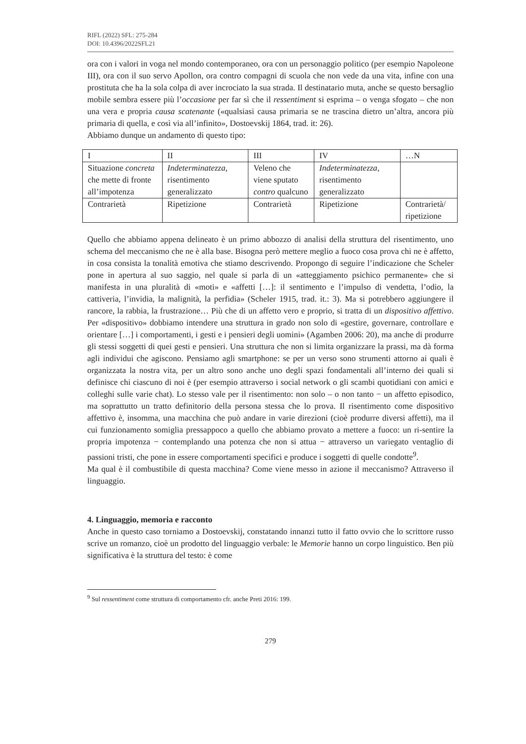RIFL (2022) SFL: 275-284
DOI: 10.4396/2022SFL21
ora con i valori in voga nel mondo contemporaneo, ora con un personaggio politico (per esempio Napoleone III), ora con il suo servo Apollon, ora contro compagni di scuola che non vede da una vita, infine con una prostituta che ha la sola colpa di aver incrociato la sua strada. Il destinatario muta, anche se questo bersaglio mobile sembra essere più l’occasione per far sì che il ressentiment si esprima – o venga sfogato – che non una vera e propria causa scatenante («qualsiasi causa primaria se ne trascina dietro un’altra, ancora più primaria di quella, e così via all’infinito», Dostoevskij 1864, trad. it: 26).
Abbiamo dunque un andamento di questo tipo:
| I | II | III | IV | …N |
| Situazione concreta che mette di fronte all’impotenza | Indeterminatezza , risentimento generalizzato | Veleno che viene sputato contro qualcuno | Indeterminatezza , risentimento generalizzato | |
| Contrarietà | Ripetizione | Contrarietà | Ripetizione | Contrarietà/ ripetizione |
Quello che abbiamo appena delineato è un primo abbozzo di analisi della struttura del risentimento, uno schema del meccanismo che ne è alla base. Bisogna però mettere meglio a fuoco cosa prova chi ne è affetto, in cosa consista la tonalità emotiva che stiamo descrivendo. Propongo di seguire l’indicazione che Scheler pone in apertura al suo saggio, nel quale si parla di un «atteggiamento psichico permanente» che si manifesta in una pluralità di «moti» e «affetti […]: il sentimento e l’impulso di vendetta, l’odio, la cattiveria, l’invidia, la malignità, la perfidia» (Scheler 1915, trad. it.: 3). Ma si potrebbero aggiungere il rancore, la rabbia, la frustrazione… Più che di un affetto vero e proprio, si tratta di un dispositivo affettivo. Per «dispositivo» dobbiamo intendere una struttura in grado non solo di «gestire, governare, controllare e orientare […] i comportamenti, i gesti e i pensieri degli uomini» (Agamben 2006: 20), ma anche di produrre gli stessi soggetti di quei gesti e pensieri. Una struttura che non si limita organizzare la prassi, ma dà forma agli individui che agiscono. Pensiamo agli smartphone: se per un verso sono strumenti attorno ai quali è organizzata la nostra vita, per un altro sono anche uno degli spazi fondamentali all’interno dei quali si definisce chi ciascuno di noi è (per esempio attraverso i social network o gli scambi quotidiani con amici e colleghi sulle varie chat). Lo stesso vale per il risentimento: non solo – o non tanto − un affetto episodico, ma soprattutto un tratto definitorio della persona stessa che lo prova. Il risentimento come dispositivo affettivo è, insomma, una macchina che può andare in varie direzioni (cioè produrre diversi affetti), ma il cui funzionamento somiglia pressappoco a quello che abbiamo provato a mettere a fuoco: un ri-sentire la propria impotenza − contemplando una potenza che non si attua − attraverso un variegato ventaglio di passioni tristi, che pone in essere comportamenti specifici e produce i soggetti di quelle condotte<sup>9</sup>.
Ma qual è il combustibile di questa macchina? Come viene messo in azione il meccanismo? Attraverso il linguaggio.
4. Linguaggio, memoria e racconto
Anche in questo caso torniamo a Dostoevskij, constatando innanzi tutto il fatto ovvio che lo scrittore russo scrive un romanzo, cioè un prodotto del linguaggio verbale: le Memorie hanno un corpo linguistico. Ben più significativa è la struttura del testo: è come
<sup>9</sup> Sul ressentiment come struttura di comportamento cfr. anche Preti 2016: 199.
279